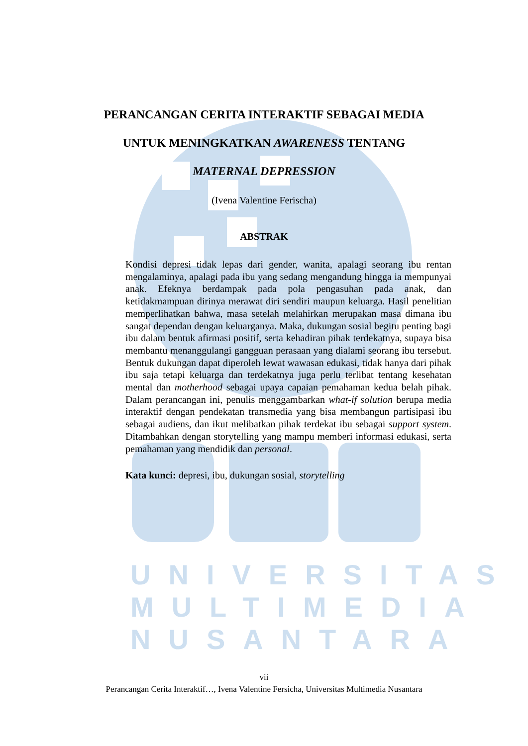UNIVERSITAS
MULTIMEDIA
NUSANTARA
PERANCANGAN CERITA INTERAKTIF SEBAGAI MEDIA
UNTUK MENINGKATKAN AWARENESS TENTANG
MATERNAL DEPRESSION
(Ivena Valentine Ferischa)
ABSTRAK
Kondisi depresi tidak lepas dari gender, wanita, apalagi seorang ibu rentan mengalaminya, apalagi pada ibu yang sedang mengandung hingga ia mempunyai anak. Efeknya berdampak pada pola pengasuhan pada anak, dan ketidakmampuan dirinya merawat diri sendiri maupun keluarga. Hasil penelitian memperlihatkan bahwa, masa setelah melahirkan merupakan masa dimana ibu sangat dependan dengan keluarganya. Maka, dukungan sosial begitu penting bagi ibu dalam bentuk afirmasi positif, serta kehadiran pihak terdekatnya, supaya bisa membantu menanggulangi gangguan perasaan yang dialami seorang ibu tersebut. Bentuk dukungan dapat diperoleh lewat wawasan edukasi, tidak hanya dari pihak ibu saja tetapi keluarga dan terdekatnya juga perlu terlibat tentang kesehatan mental dan motherhood sebagai upaya capaian pemahaman kedua belah pihak. Dalam perancangan ini, penulis menggambarkan what-if solution berupa media interaktif dengan pendekatan transmedia yang bisa membangun partisipasi ibu sebagai audiens, dan ikut melibatkan pihak terdekat ibu sebagai support system. Ditambahkan dengan storytelling yang mampu memberi informasi edukasi, serta pemahaman yang mendidik dan personal.
Kata kunci: depresi, ibu, dukungan sosial, storytelling
vii
Perancangan Cerita Interaktif…, Ivena Valentine Fersicha, Universitas Multimedia Nusantara